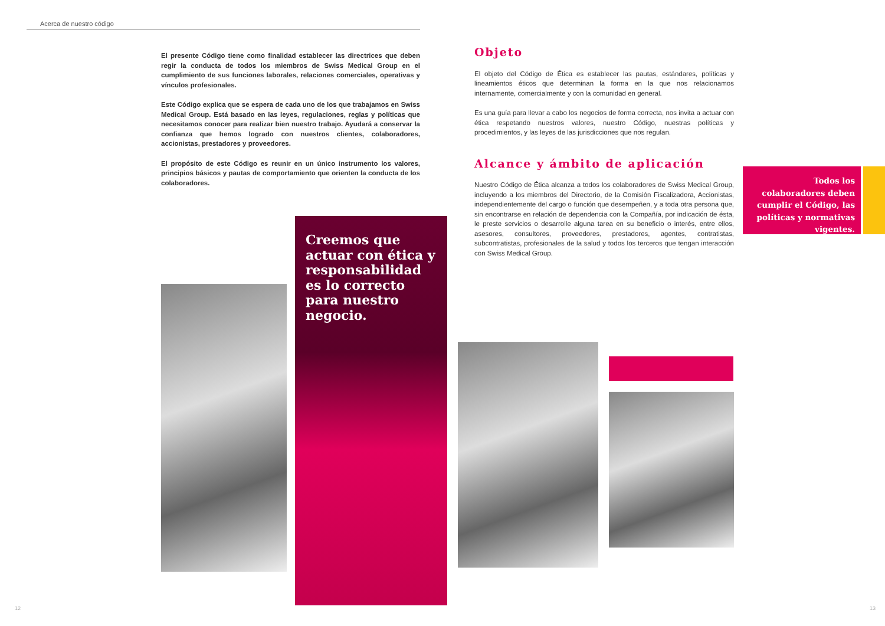Acerca de nuestro código
El presente Código tiene como finalidad establecer las directrices que deben regir la conducta de todos los miembros de Swiss Medical Group en el cumplimiento de sus funciones laborales, relaciones comerciales, operativas y vínculos profesionales.
Este Código explica que se espera de cada uno de los que trabajamos en Swiss Medical Group. Está basado en las leyes, regulaciones, reglas y políticas que necesitamos conocer para realizar bien nuestro trabajo. Ayudará a conservar la confianza que hemos logrado con nuestros clientes, colaboradores, accionistas, prestadores y proveedores.
El propósito de este Código es reunir en un único instrumento los valores, principios básicos y pautas de comportamiento que orienten la conducta de los colaboradores.
Objeto
El objeto del Código de Ética es establecer las pautas, estándares, políticas y lineamientos éticos que determinan la forma en la que nos relacionamos internamente, comercialmente y con la comunidad en general.
Es una guía para llevar a cabo los negocios de forma correcta, nos invita a actuar con ética respetando nuestros valores, nuestro Código, nuestras políticas y procedimientos, y las leyes de las jurisdicciones que nos regulan.
Alcance y ámbito de aplicación
Nuestro Código de Ética alcanza a todos los colaboradores de Swiss Medical Group, incluyendo a los miembros del Directorio, de la Comisión Fiscalizadora, Accionistas, independientemente del cargo o función que desempeñen, y a toda otra persona que, sin encontrarse en relación de dependencia con la Compañía, por indicación de ésta, le preste servicios o desarrolle alguna tarea en su beneficio o interés, entre ellos, asesores, consultores, proveedores, prestadores, agentes, contratistas, subcontratistas, profesionales de la salud y todos los terceros que tengan interacción con Swiss Medical Group.
Todos los colaboradores deben cumplir el Código, las políticas y normativas vigentes.
Creemos que actuar con ética y responsabilidad es lo correcto para nuestro negocio.
12 13